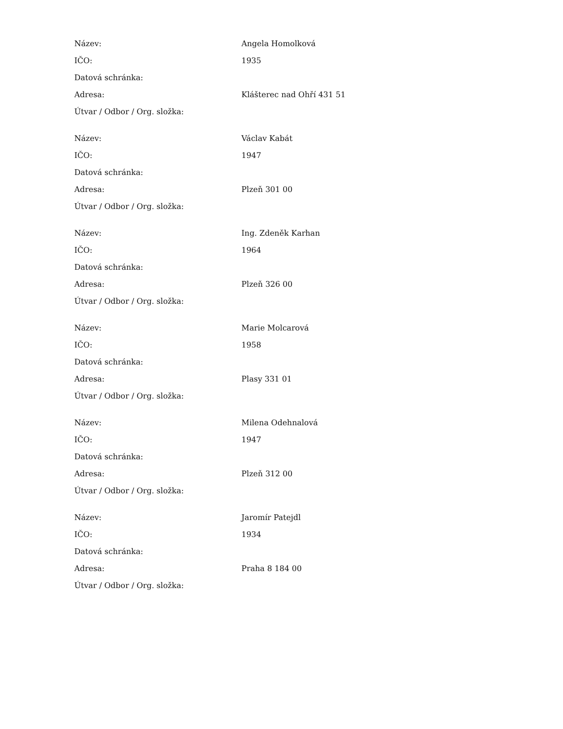| Název: | Angela Homolková |
| IČO: | 1935 |
| Datová schránka: | |
| Adresa: | Klášterec nad Ohří 431 51 |
| Útvar / Odbor / Org. složka: | |
| Název: | Václav Kabát |
| IČO: | 1947 |
| Datová schránka: | |
| Adresa: | Plzeň 301 00 |
| Útvar / Odbor / Org. složka: | |
| Název: | Ing. Zdeněk Karhan |
| IČO: | 1964 |
| Datová schránka: | |
| Adresa: | Plzeň 326 00 |
| Útvar / Odbor / Org. složka: | |
| Název: | Marie Molcarová |
| IČO: | 1958 |
| Datová schránka: | |
| Adresa: | Plasy 331 01 |
| Útvar / Odbor / Org. složka: | |
| Název: | Milena Odehnalová |
| IČO: | 1947 |
| Datová schránka: | |
| Adresa: | Plzeň 312 00 |
| Útvar / Odbor / Org. složka: | |
| Název: | Jaromír Patejdl |
| IČO: | 1934 |
| Datová schránka: | |
| Adresa: | Praha 8 184 00 |
| Útvar / Odbor / Org. složka: | |